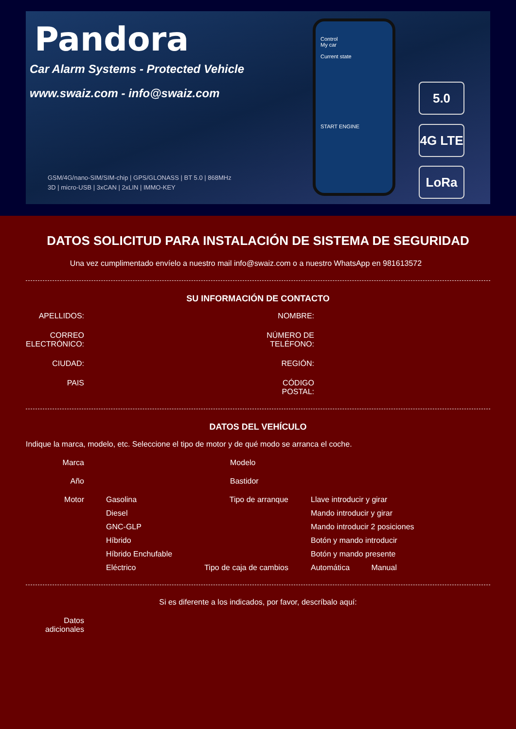Pandora
Car Alarm Systems - Protected Vehicle
www.swaiz.com - info@swaiz.com
GSM/4G/nano-SIM/SIM-chip | GPS/GLONASS | BT 5.0 | 868MHz
3D | micro-USB | 3xCAN | 2xLIN | IMMO-KEY
Control
My car
Current state
START ENGINE
5.0
4G LTE
LoRa
DATOS SOLICITUD PARA INSTALACIÓN DE SISTEMA DE SEGURIDAD
Una vez cumplimentado envíelo a nuestro mail info@swaiz.com o a nuestro WhatsApp en 981613572
SU INFORMACIÓN DE CONTACTO
APELLIDOS:
NOMBRE:
CORREO ELECTRÓNICO:
NÚMERO DE TELÉFONO:
CIUDAD:
REGIÓN:
PAIS
CÓDIGO POSTAL:
DATOS DEL VEHÍCULO
Indique la marca, modelo, etc. Seleccione el tipo de motor y de qué modo se arranca el coche.
Marca
Modelo
Año
Bastidor
Motor
Gasolina
Tipo de arranque
Llave introducir y girar
Diesel
Mando introducir y girar
GNC-GLP
Mando introducir 2 posiciones
Híbrido
Botón y mando introducir
Híbrido Enchufable
Botón y mando presente
Eléctrico
Tipo de caja de cambios
Automática Manual
Si es diferente a los indicados, por favor, descríbalo aquí:
Datos adicionales